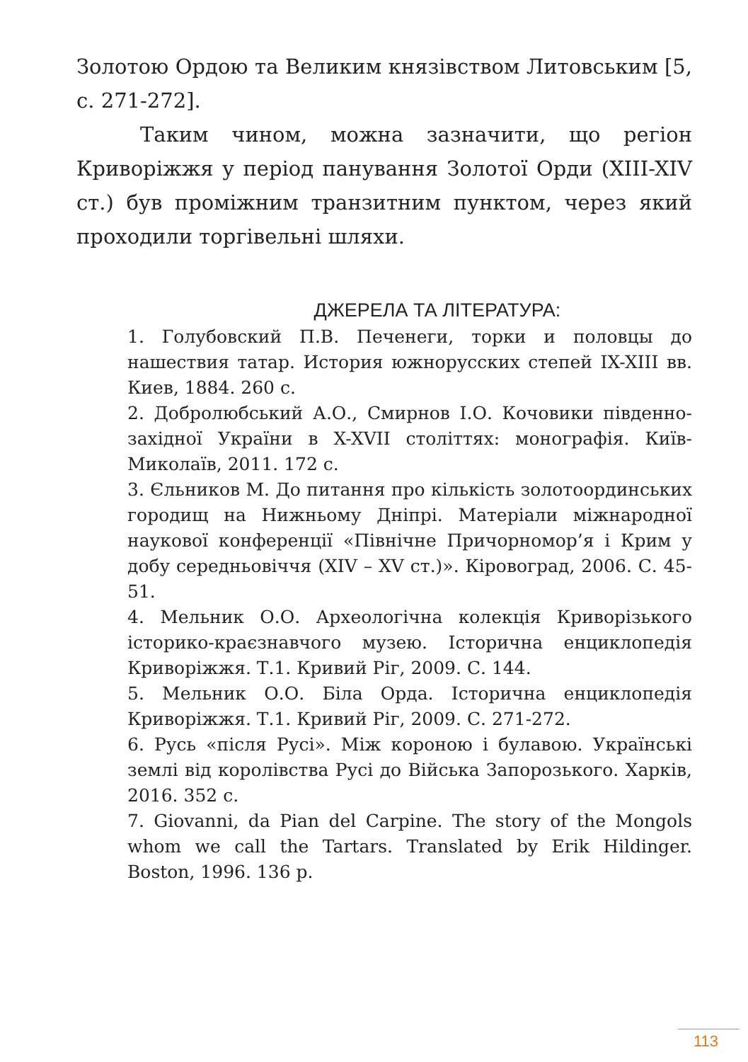Золотою Ордою та Великим князівством Литовським [5, с. 271-272].
Таким чином, можна зазначити, що регіон Криворіжжя у період панування Золотої Орди (XIII-XIV ст.) був проміжним транзитним пунктом, через який проходили торгівельні шляхи.
ДЖЕРЕЛА ТА ЛІТЕРАТУРА:
1. Голубовский П.В. Печенеги, торки и половцы до нашествия татар. История южнорусских степей IX-XIII вв. Киев, 1884. 260 с.
2. Добролюбський А.О., Смирнов І.О. Кочовики південно-західної України в X-XVII століттях: монографія. Київ-Миколаїв, 2011. 172 с.
3. Єльников М. До питання про кількість золотоординських городищ на Нижньому Дніпрі. Матеріали міжнародної наукової конференції «Північне Причорномор’я і Крим у добу середньовіччя (XIV – XV ст.)». Кіровоград, 2006. С. 45-51.
4. Мельник О.О. Археологічна колекція Криворізького історико-краєзнавчого музею. Історична енциклопедія Криворіжжя. Т.1. Кривий Ріг, 2009. С. 144.
5. Мельник О.О. Біла Орда. Історична енциклопедія Криворіжжя. Т.1. Кривий Ріг, 2009. С. 271-272.
6. Русь «після Русі». Між короною і булавою. Українські землі від королівства Русі до Війська Запорозького. Харків, 2016. 352 с.
7. Giovanni, da Pian del Carpine. The story of the Mongols whom we call the Tartars. Translated by Erik Hildinger. Boston, 1996. 136 p.
113